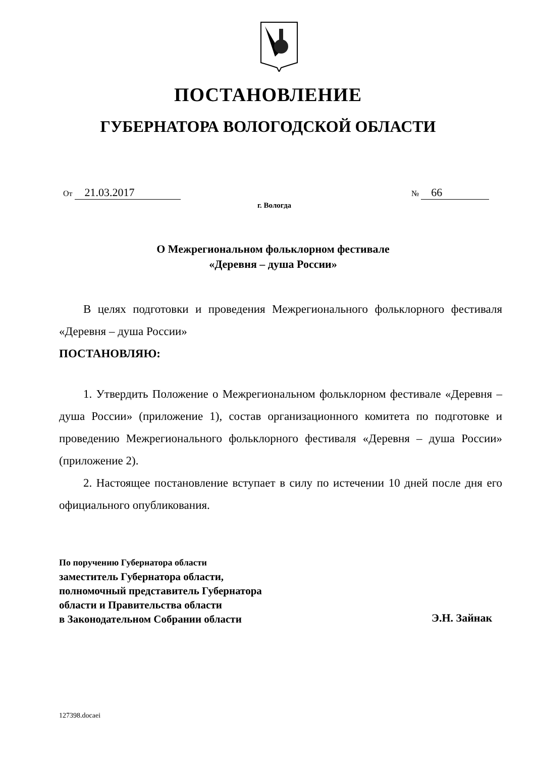ПОСТАНОВЛЕНИЕ
ГУБЕРНАТОРА ВОЛОГОДСКОЙ ОБЛАСТИ
От 21.03.2017 № 66
г. Вологда
О Межрегиональном фольклорном фестивале
«Деревня – душа России»
В целях подготовки и проведения Межрегионального фольклорного фестиваля «Деревня – душа России»
ПОСТАНОВЛЯЮ:
1. Утвердить Положение о Межрегиональном фольклорном фестивале «Деревня – душа России» (приложение 1), состав организационного комитета по подготовке и проведению Межрегионального фольклорного фестиваля «Деревня – душа России» (приложение 2).
2. Настоящее постановление вступает в силу по истечении 10 дней после дня его официального опубликования.
По поручению Губернатора области
заместитель Губернатора области,
полномочный представитель Губернатора
области и Правительства области
в Законодательном Собрании области
Э.Н. Зайнак
127398.docaei